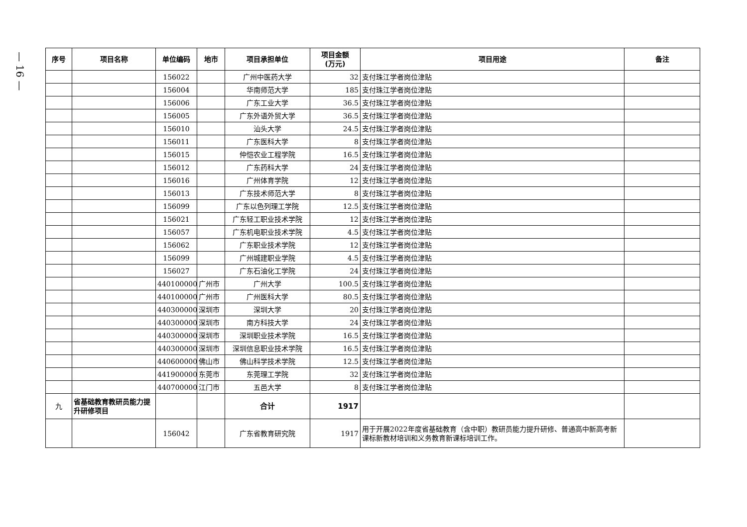— 16 —
| 序号 | 项目名称 | 单位编码 | 地市 | 项目承担单位 | 项目金额 (万元) | 项目用途 | 备注 |
| --- | --- | --- | --- | --- | --- | --- | --- |
| | | 156022 | | 广州中医药大学 | 32 | 支付珠江学者岗位津贴 | |
| | | 156004 | | 华南师范大学 | 185 | 支付珠江学者岗位津贴 | |
| | | 156006 | | 广东工业大学 | 36.5 | 支付珠江学者岗位津贴 | |
| | | 156005 | | 广东外语外贸大学 | 36.5 | 支付珠江学者岗位津贴 | |
| | | 156010 | | 汕头大学 | 24.5 | 支付珠江学者岗位津贴 | |
| | | 156011 | | 广东医科大学 | 8 | 支付珠江学者岗位津贴 | |
| | | 156015 | | 仲恺农业工程学院 | 16.5 | 支付珠江学者岗位津贴 | |
| | | 156012 | | 广东药科大学 | 24 | 支付珠江学者岗位津贴 | |
| | | 156016 | | 广州体育学院 | 12 | 支付珠江学者岗位津贴 | |
| | | 156013 | | 广东技术师范大学 | 8 | 支付珠江学者岗位津贴 | |
| | | 156099 | | 广东以色列理工学院 | 12.5 | 支付珠江学者岗位津贴 | |
| | | 156021 | | 广东轻工职业技术学院 | 12 | 支付珠江学者岗位津贴 | |
| | | 156057 | | 广东机电职业技术学院 | 4.5 | 支付珠江学者岗位津贴 | |
| | | 156062 | | 广东职业技术学院 | 12 | 支付珠江学者岗位津贴 | |
| | | 156099 | | 广州城建职业学院 | 4.5 | 支付珠江学者岗位津贴 | |
| | | 156027 | | 广东石油化工学院 | 24 | 支付珠江学者岗位津贴 | |
| | | 440100000 | 广州市 | 广州大学 | 100.5 | 支付珠江学者岗位津贴 | |
| | | 440100000 | 广州市 | 广州医科大学 | 80.5 | 支付珠江学者岗位津贴 | |
| | | 440300000 | 深圳市 | 深圳大学 | 20 | 支付珠江学者岗位津贴 | |
| | | 440300000 | 深圳市 | 南方科技大学 | 24 | 支付珠江学者岗位津贴 | |
| | | 440300000 | 深圳市 | 深圳职业技术学院 | 16.5 | 支付珠江学者岗位津贴 | |
| | | 440300000 | 深圳市 | 深圳信息职业技术学院 | 16.5 | 支付珠江学者岗位津贴 | |
| | | 440600000 | 佛山市 | 佛山科学技术学院 | 12.5 | 支付珠江学者岗位津贴 | |
| | | 441900000 | 东莞市 | 东莞理工学院 | 32 | 支付珠江学者岗位津贴 | |
| | | 440700000 | 江门市 | 五邑大学 | 8 | 支付珠江学者岗位津贴 | |
| 九 | 省基础教育教研员能力提升研修项目 | | | 合计 | 1917 | | |
| | | 156042 | | 广东省教育研究院 | 1917 | 用于开展2022年度省基础教育（含中职）教研员能力提升研修、普通高中新高考新课标新教材培训和义务教育新课标培训工作。 | |